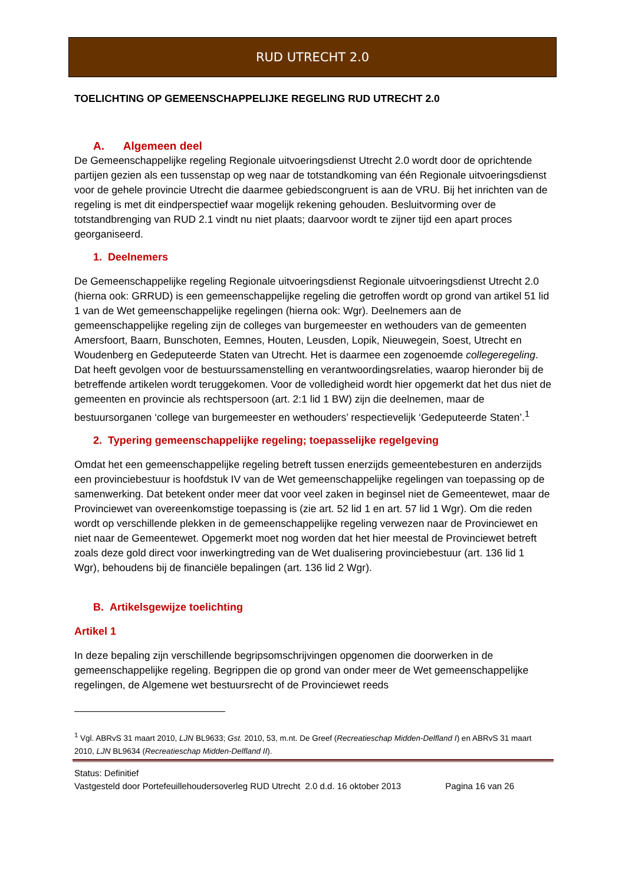RUD UTRECHT 2.0
TOELICHTING OP GEMEENSCHAPPELIJKE REGELING RUD UTRECHT 2.0
A. Algemeen deel
De Gemeenschappelijke regeling Regionale uitvoeringsdienst Utrecht 2.0 wordt door de oprichtende partijen gezien als een tussenstap op weg naar de totstandkoming van één Regionale uitvoeringsdienst voor de gehele provincie Utrecht die daarmee gebiedscongruent is aan de VRU. Bij het inrichten van de regeling is met dit eindperspectief waar mogelijk rekening gehouden. Besluitvorming over de totstandbrenging van RUD 2.1 vindt nu niet plaats; daarvoor wordt te zijner tijd een apart proces georganiseerd.
1. Deelnemers
De Gemeenschappelijke regeling Regionale uitvoeringsdienst Regionale uitvoeringsdienst Utrecht 2.0 (hierna ook: GRRUD) is een gemeenschappelijke regeling die getroffen wordt op grond van artikel 51 lid 1 van de Wet gemeenschappelijke regelingen (hierna ook: Wgr). Deelnemers aan de gemeenschappelijke regeling zijn de colleges van burgemeester en wethouders van de gemeenten Amersfoort, Baarn, Bunschoten, Eemnes, Houten, Leusden, Lopik, Nieuwegein, Soest, Utrecht en Woudenberg en Gedeputeerde Staten van Utrecht. Het is daarmee een zogenoemde collegeregeling. Dat heeft gevolgen voor de bestuurssamenstelling en verantwoordingsrelaties, waarop hieronder bij de betreffende artikelen wordt teruggekomen. Voor de volledigheid wordt hier opgemerkt dat het dus niet de gemeenten en provincie als rechtspersoon (art. 2:1 lid 1 BW) zijn die deelnemen, maar de bestuursorganen ‘college van burgemeester en wethouders’ respectievelijk ‘Gedeputeerde Staten’.<sup>1</sup>
2. Typering gemeenschappelijke regeling; toepasselijke regelgeving
Omdat het een gemeenschappelijke regeling betreft tussen enerzijds gemeentebesturen en anderzijds een provinciebestuur is hoofdstuk IV van de Wet gemeenschappelijke regelingen van toepassing op de samenwerking. Dat betekent onder meer dat voor veel zaken in beginsel niet de Gemeentewet, maar de Provinciewet van overeenkomstige toepassing is (zie art. 52 lid 1 en art. 57 lid 1 Wgr). Om die reden wordt op verschillende plekken in de gemeenschappelijke regeling verwezen naar de Provinciewet en niet naar de Gemeentewet. Opgemerkt moet nog worden dat het hier meestal de Provinciewet betreft zoals deze gold direct voor inwerkingtreding van de Wet dualisering provinciebestuur (art. 136 lid 1 Wgr), behoudens bij de financiële bepalingen (art. 136 lid 2 Wgr).
B. Artikelsgewijze toelichting
Artikel 1
In deze bepaling zijn verschillende begripsomschrijvingen opgenomen die doorwerken in de gemeenschappelijke regeling. Begrippen die op grond van onder meer de Wet gemeenschappelijke regelingen, de Algemene wet bestuursrecht of de Provinciewet reeds
<sup>1</sup> Vgl. ABRvS 31 maart 2010, LJN BL9633; Gst. 2010, 53, m.nt. De Greef (Recreatieschap Midden-Delfland I) en ABRvS 31 maart 2010, LJN BL9634 (Recreatieschap Midden-Delfland II).
Status: Definitief
Vastgesteld door Portefeuillehoudersoverleg RUD Utrecht 2.0 d.d. 16 oktober 2013 Pagina 16 van 26